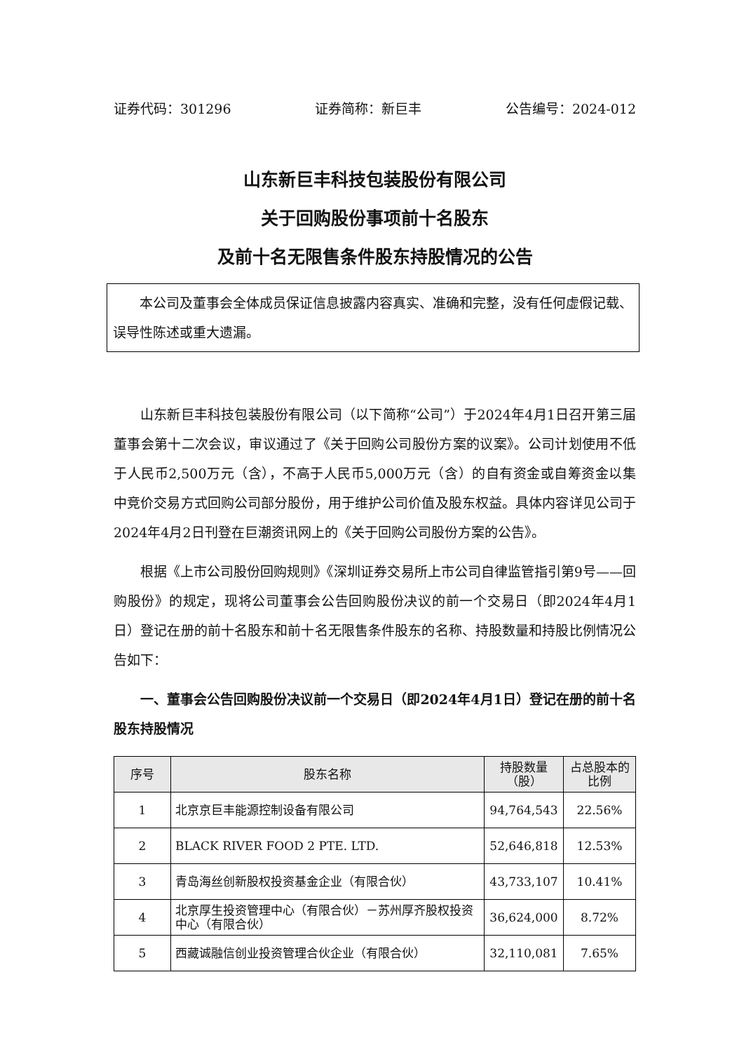证券代码：301296 证券简称：新巨丰 公告编号：2024-012
山东新巨丰科技包装股份有限公司
关于回购股份事项前十名股东
及前十名无限售条件股东持股情况的公告
本公司及董事会全体成员保证信息披露内容真实、准确和完整，没有任何虚假记载、误导性陈述或重大遗漏。
山东新巨丰科技包装股份有限公司（以下简称“公司”）于2024年4月1日召开第三届董事会第十二次会议，审议通过了《关于回购公司股份方案的议案》。公司计划使用不低于人民币2,500万元（含），不高于人民币5,000万元（含）的自有资金或自筹资金以集中竞价交易方式回购公司部分股份，用于维护公司价值及股东权益。具体内容详见公司于2024年4月2日刊登在巨潮资讯网上的《关于回购公司股份方案的公告》。
根据《上市公司股份回购规则》《深圳证券交易所上市公司自律监管指引第9号——回购股份》的规定，现将公司董事会公告回购股份决议的前一个交易日（即2024年4月1日）登记在册的前十名股东和前十名无限售条件股东的名称、持股数量和持股比例情况公告如下：
一、董事会公告回购股份决议前一个交易日（即2024年4月1日）登记在册的前十名股东持股情况
| 序号 | 股东名称 | 持股数量（股） | 占总股本的比例 |
| --- | --- | --- | --- |
| 1 | 北京京巨丰能源控制设备有限公司 | 94,764,543 | 22.56% |
| 2 | BLACK RIVER FOOD 2 PTE. LTD. | 52,646,818 | 12.53% |
| 3 | 青岛海丝创新股权投资基金企业（有限合伙） | 43,733,107 | 10.41% |
| 4 | 北京厚生投资管理中心（有限合伙）－苏州厚齐股权投资中心（有限合伙） | 36,624,000 | 8.72% |
| 5 | 西藏诚融信创业投资管理合伙企业（有限合伙） | 32,110,081 | 7.65% |